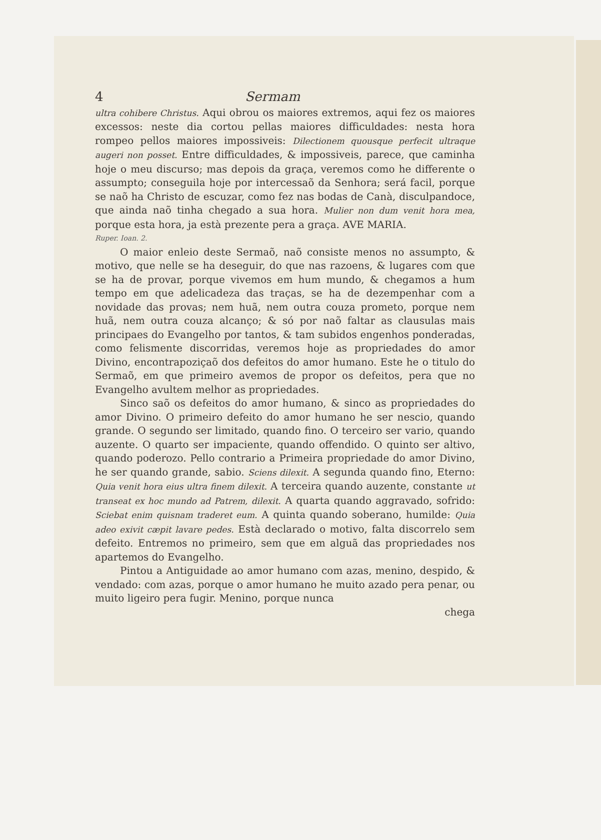4 Sermam
ultra cohibere Christus. Aqui obrou os maiores extremos, aqui fez os maiores excessos: neste dia cortou pellas maiores difficuldades: nesta hora rompeo pellos maiores impossiveis: Dilectionem quousque perfecit ultraque augeri non posset. Entre difficuldades, & impossiveis, parece, que caminha hoje o meu discurso; mas depois da graça, veremos como he differente o assumpto; conseguila hoje por intercessaõ da Senhora; será facil, porque se naõ ha Christo de escuzar, como fez nas bodas de Canà, disculpandoce, que ainda naõ tinha chegado a sua hora. Mulier non dum venit hora mea, porque esta hora, ja està prezente pera a graça. AVE MARIA.
Ruper. Ioan. 2.
O maior enleio deste Sermaõ, naõ consiste menos no assumpto, & motivo, que nelle se ha deseguir, do que nas razoens, & lugares com que se ha de provar, porque vivemos em hum mundo, & chegamos a hum tempo em que adelicadeza das traças, se ha de dezempenhar com a novidade das provas; nem huã, nem outra couza prometo, porque nem huã, nem outra couza alcanço; & só por naõ faltar as clausulas mais principaes do Evangelho por tantos, & tam subidos engenhos ponderadas, como felismente discorridas, veremos hoje as propriedades do amor Divino, encontrapoziçaõ dos defeitos do amor humano. Este he o titulo do Sermaõ, em que primeiro avemos de propor os defeitos, pera que no Evangelho avultem melhor as propriedades.
Sinco saõ os defeitos do amor humano, & sinco as propriedades do amor Divino. O primeiro defeito do amor humano he ser nescio, quando grande. O segundo ser limitado, quando fino. O terceiro ser vario, quando auzente. O quarto ser impaciente, quando offendido. O quinto ser altivo, quando poderozo. Pello contrario a Primeira propriedade do amor Divino, he ser quando grande, sabio. Sciens dilexit. A segunda quando fino, Eterno: Quia venit hora eius ultra finem dilexit. A terceira quando auzente, constante ut transeat ex hoc mundo ad Patrem, dilexit. A quarta quando aggravado, sofrido: Sciebat enim quisnam traderet eum. A quinta quando soberano, humilde: Quia adeo exivit cæpit lavare pedes. Està declarado o motivo, falta discorrelo sem defeito. Entremos no primeiro, sem que em alguã das propriedades nos apartemos do Evangelho.
Pintou a Antiguidade ao amor humano com azas, menino, despido, & vendado: com azas, porque o amor humano he muito azado pera penar, ou muito ligeiro pera fugir. Menino, porque nunca
chega